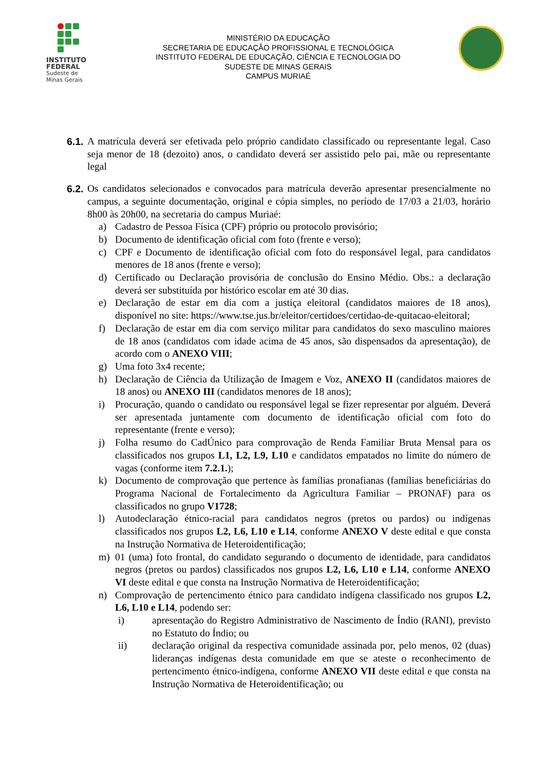INSTITUTO
FEDERAL
Sudeste de
Minas Gerais
MINISTÉRIO DA EDUCAÇÃO
SECRETARIA DE EDUCAÇÃO PROFISSIONAL E TECNOLÓGICA
INSTITUTO FEDERAL DE EDUCAÇÃO, CIÊNCIA E TECNOLOGIA DO
SUDESTE DE MINAS GERAIS
CAMPUS MURIAÉ
6.1.
A matrícula deverá ser efetivada pelo próprio candidato classificado ou representante legal. Caso seja menor de 18 (dezoito) anos, o candidato deverá ser assistido pelo pai, mãe ou representante legal
6.2.
Os candidatos selecionados e convocados para matrícula deverão apresentar presencialmente no campus, a seguinte documentação, original e cópia simples, no período de 17/03 a 21/03, horário 8h00 às 20h00, na secretaria do campus Muriaé:
a) Cadastro de Pessoa Física (CPF) próprio ou protocolo provisório;
b) Documento de identificação oficial com foto (frente e verso);
c) CPF e Documento de identificação oficial com foto do responsável legal, para candidatos menores de 18 anos (frente e verso);
d) Certificado ou Declaração provisória de conclusão do Ensino Médio. Obs.: a declaração deverá ser substituída por histórico escolar em até 30 dias.
e) Declaração de estar em dia com a justiça eleitoral (candidatos maiores de 18 anos), disponível no site: https://www.tse.jus.br/eleitor/certidoes/certidao-de-quitacao-eleitoral;
f) Declaração de estar em dia com serviço militar para candidatos do sexo masculino maiores de 18 anos (candidatos com idade acima de 45 anos, são dispensados da apresentação), de acordo com o ANEXO VIII;
g) Uma foto 3x4 recente;
h) Declaração de Ciência da Utilização de Imagem e Voz, ANEXO II (candidatos maiores de 18 anos) ou ANEXO III (candidatos menores de 18 anos);
i) Procuração, quando o candidato ou responsável legal se fizer representar por alguém. Deverá ser apresentada juntamente com documento de identificação oficial com foto do representante (frente e verso);
j) Folha resumo do CadÚnico para comprovação de Renda Familiar Bruta Mensal para os classificados nos grupos L1, L2, L9, L10 e candidatos empatados no limite do número de vagas (conforme item 7.2.1.);
k) Documento de comprovação que pertence às famílias pronafianas (famílias beneficiárias do Programa Nacional de Fortalecimento da Agricultura Familiar – PRONAF) para os classificados no grupo V1728;
l) Autodeclaração étnico-racial para candidatos negros (pretos ou pardos) ou indígenas classificados nos grupos L2, L6, L10 e L14, conforme ANEXO V deste edital e que consta na Instrução Normativa de Heteroidentificação;
m) 01 (uma) foto frontal, do candidato segurando o documento de identidade, para candidatos negros (pretos ou pardos) classificados nos grupos L2, L6, L10 e L14, conforme ANEXO VI deste edital e que consta na Instrução Normativa de Heteroidentificação;
n) Comprovação de pertencimento étnico para candidato indígena classificado nos grupos L2, L6, L10 e L14, podendo ser:
i) apresentação do Registro Administrativo de Nascimento de Índio (RANI), previsto no Estatuto do Índio; ou
ii) declaração original da respectiva comunidade assinada por, pelo menos, 02 (duas) lideranças indígenas desta comunidade em que se ateste o reconhecimento de pertencimento étnico-indígena, conforme ANEXO VII deste edital e que consta na Instrução Normativa de Heteroidentificação; ou